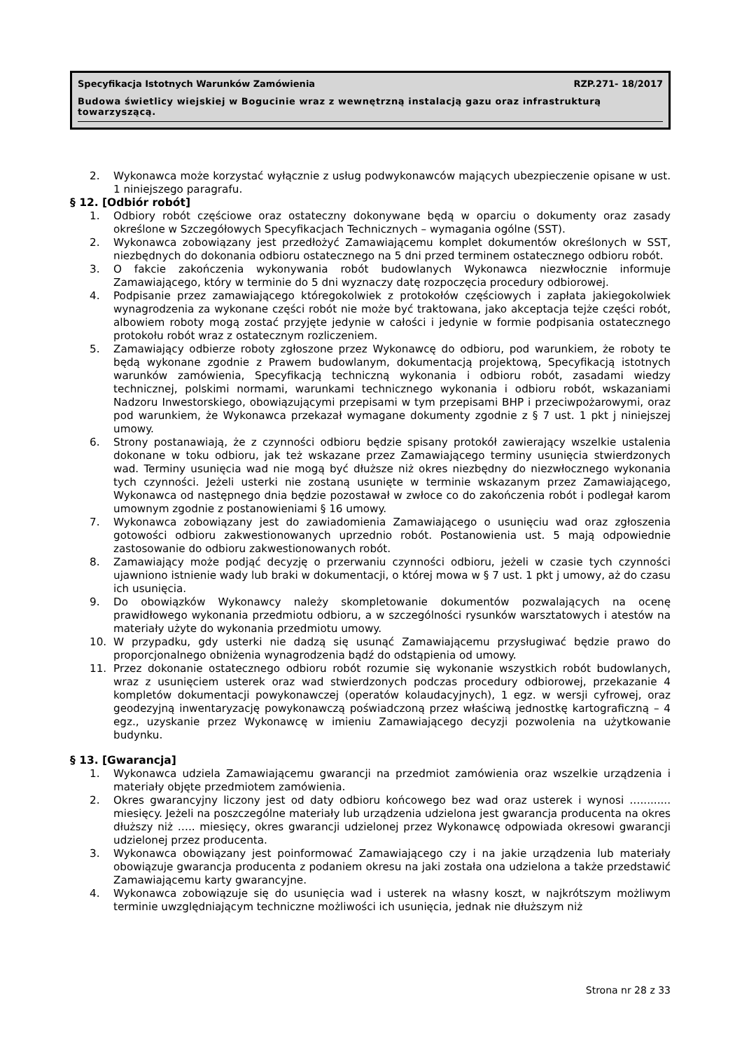Specyfikacja Istotnych Warunków Zamówienia RZP.271- 18/2017
Budowa świetlicy wiejskiej w Bogucinie wraz z wewnętrzną instalacją gazu oraz infrastrukturą towarzyszącą.
2. Wykonawca może korzystać wyłącznie z usług podwykonawców mających ubezpieczenie opisane w ust. 1 niniejszego paragrafu.
§ 12. [Odbiór robót]
1. Odbiory robót częściowe oraz ostateczny dokonywane będą w oparciu o dokumenty oraz zasady określone w Szczegółowych Specyfikacjach Technicznych – wymagania ogólne (SST).
2. Wykonawca zobowiązany jest przedłożyć Zamawiającemu komplet dokumentów określonych w SST, niezbędnych do dokonania odbioru ostatecznego na 5 dni przed terminem ostatecznego odbioru robót.
3. O fakcie zakończenia wykonywania robót budowlanych Wykonawca niezwłocznie informuje Zamawiającego, który w terminie do 5 dni wyznaczy datę rozpoczęcia procedury odbiorowej.
4. Podpisanie przez zamawiającego któregokolwiek z protokołów częściowych i zapłata jakiegokolwiek wynagrodzenia za wykonane części robót nie może być traktowana, jako akceptacja tejże części robót, albowiem roboty mogą zostać przyjęte jedynie w całości i jedynie w formie podpisania ostatecznego protokołu robót wraz z ostatecznym rozliczeniem.
5. Zamawiający odbierze roboty zgłoszone przez Wykonawcę do odbioru, pod warunkiem, że roboty te będą wykonane zgodnie z Prawem budowlanym, dokumentacją projektową, Specyfikacją istotnych warunków zamówienia, Specyfikacją techniczną wykonania i odbioru robót, zasadami wiedzy technicznej, polskimi normami, warunkami technicznego wykonania i odbioru robót, wskazaniami Nadzoru Inwestorskiego, obowiązującymi przepisami w tym przepisami BHP i przeciwpożarowymi, oraz pod warunkiem, że Wykonawca przekazał wymagane dokumenty zgodnie z § 7 ust. 1 pkt j niniejszej umowy.
6. Strony postanawiają, że z czynności odbioru będzie spisany protokół zawierający wszelkie ustalenia dokonane w toku odbioru, jak też wskazane przez Zamawiającego terminy usunięcia stwierdzonych wad. Terminy usunięcia wad nie mogą być dłuższe niż okres niezbędny do niezwłocznego wykonania tych czynności. Jeżeli usterki nie zostaną usunięte w terminie wskazanym przez Zamawiającego, Wykonawca od następnego dnia będzie pozostawał w zwłoce co do zakończenia robót i podlegał karom umownym zgodnie z postanowieniami § 16 umowy.
7. Wykonawca zobowiązany jest do zawiadomienia Zamawiającego o usunięciu wad oraz zgłoszenia gotowości odbioru zakwestionowanych uprzednio robót. Postanowienia ust. 5 mają odpowiednie zastosowanie do odbioru zakwestionowanych robót.
8. Zamawiający może podjąć decyzję o przerwaniu czynności odbioru, jeżeli w czasie tych czynności ujawniono istnienie wady lub braki w dokumentacji, o której mowa w § 7 ust. 1 pkt j umowy, aż do czasu ich usunięcia.
9. Do obowiązków Wykonawcy należy skompletowanie dokumentów pozwalających na ocenę prawidłowego wykonania przedmiotu odbioru, a w szczególności rysunków warsztatowych i atestów na materiały użyte do wykonania przedmiotu umowy.
10. W przypadku, gdy usterki nie dadzą się usunąć Zamawiającemu przysługiwać będzie prawo do proporcjonalnego obniżenia wynagrodzenia bądź do odstąpienia od umowy.
11. Przez dokonanie ostatecznego odbioru robót rozumie się wykonanie wszystkich robót budowlanych, wraz z usunięciem usterek oraz wad stwierdzonych podczas procedury odbiorowej, przekazanie 4 kompletów dokumentacji powykonawczej (operatów kolaudacyjnych), 1 egz. w wersji cyfrowej, oraz geodezyjną inwentaryzację powykonawczą poświadczoną przez właściwą jednostkę kartograficzną – 4 egz., uzyskanie przez Wykonawcę w imieniu Zamawiającego decyzji pozwolenia na użytkowanie budynku.
§ 13. [Gwarancja]
1. Wykonawca udziela Zamawiającemu gwarancji na przedmiot zamówienia oraz wszelkie urządzenia i materiały objęte przedmiotem zamówienia.
2. Okres gwarancyjny liczony jest od daty odbioru końcowego bez wad oraz usterek i wynosi …......... miesięcy. Jeżeli na poszczególne materiały lub urządzenia udzielona jest gwarancja producenta na okres dłuższy niż ….. miesięcy, okres gwarancji udzielonej przez Wykonawcę odpowiada okresowi gwarancji udzielonej przez producenta.
3. Wykonawca obowiązany jest poinformować Zamawiającego czy i na jakie urządzenia lub materiały obowiązuje gwarancja producenta z podaniem okresu na jaki została ona udzielona a także przedstawić Zamawiającemu karty gwarancyjne.
4. Wykonawca zobowiązuje się do usunięcia wad i usterek na własny koszt, w najkrótszym możliwym terminie uwzględniającym techniczne możliwości ich usunięcia, jednak nie dłuższym niż
Strona nr 28 z 33